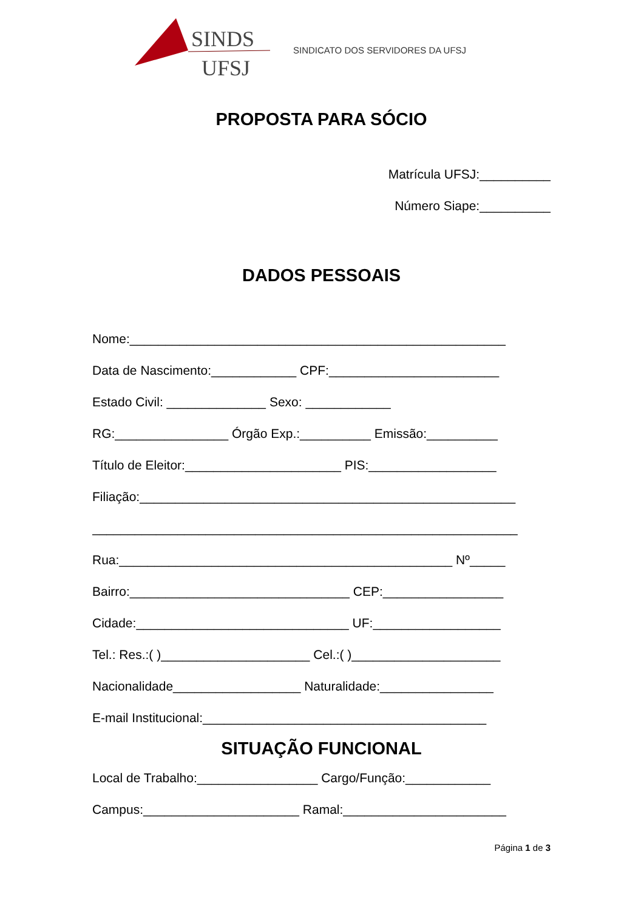SINDS
UFSJ
SINDICATO DOS SERVIDORES DA UFSJ
PROPOSTA PARA SÓCIO
Matrícula UFSJ:__________
Número Siape:__________
DADOS PESSOAIS
Nome:_____________________________________________________
Data de Nascimento:____________ CPF:________________________
Estado Civil: ______________ Sexo: ____________
RG:________________ Órgão Exp.:__________ Emissão:__________
Título de Eleitor:______________________ PIS:__________________
Filiação:_____________________________________________________
____________________________________________________________
Rua:_______________________________________________ Nº_____
Bairro:_______________________________ CEP:_________________
Cidade:______________________________ UF:__________________
Tel.: Res.:( )_____________________ Cel.:( )_____________________
Nacionalidade__________________ Naturalidade:________________
E-mail Institucional:________________________________________
SITUAÇÃO FUNCIONAL
Local de Trabalho:_________________ Cargo/Função:____________
Campus:______________________ Ramal:_______________________
Página 1 de 3